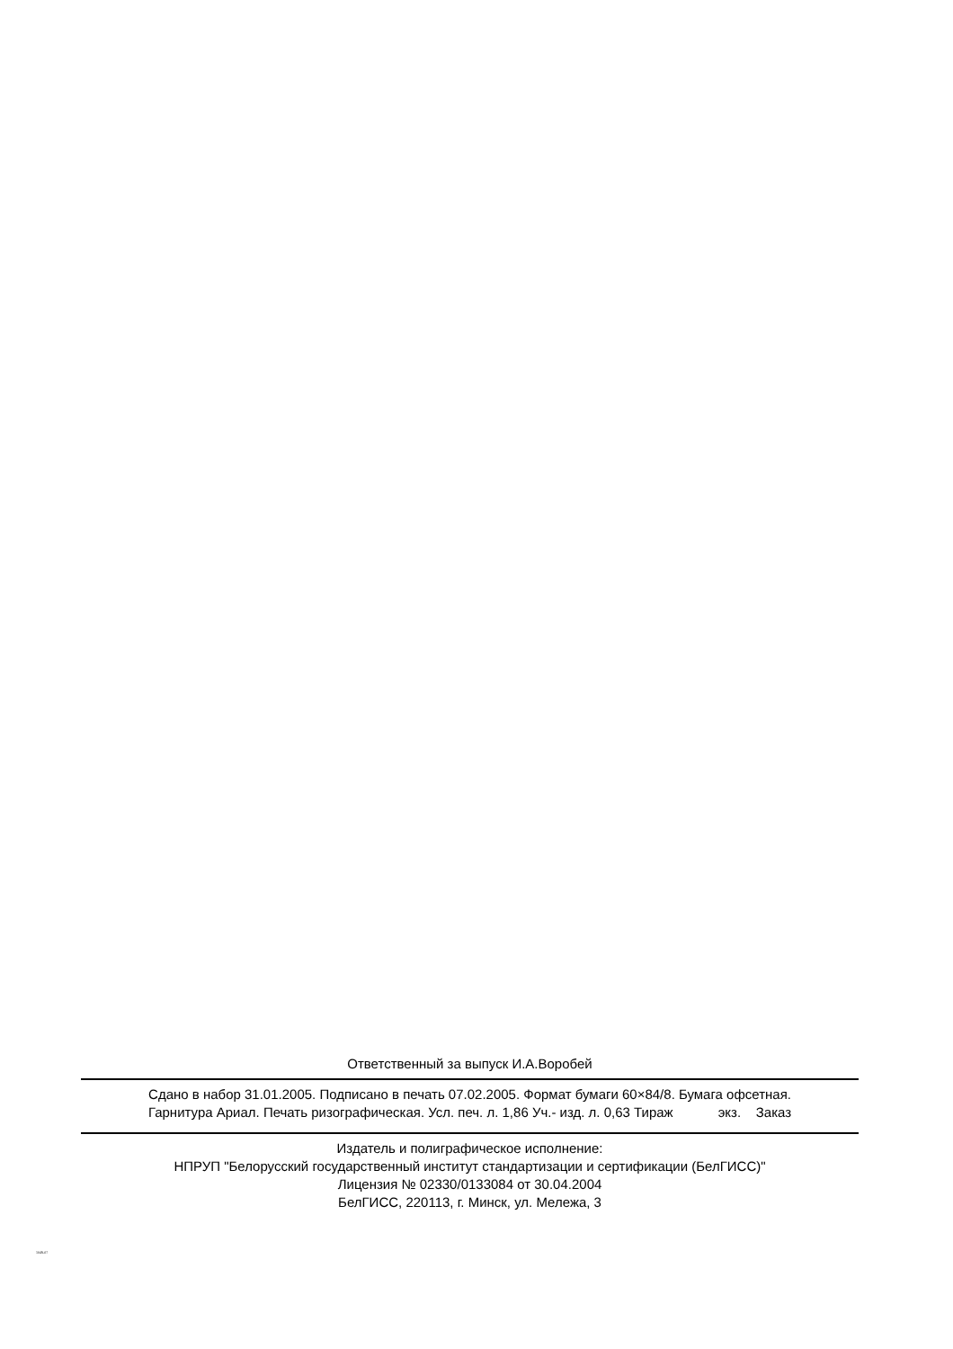Ответственный за выпуск И.А.Воробей
Сдано в набор 31.01.2005. Подписано в печать 07.02.2005. Формат бумаги 60×84/8. Бумага офсетная.
Гарнитура Ариал. Печать ризографическая. Усл. печ. л. 1,86 Уч.- изд. л. 0,63 Тираж экз. Заказ
Издатель и полиграфическое исполнение:
НПРУП "Белорусский государственный институт стандартизации и сертификации (БелГИСС)"
Лицензия № 02330/0133084 от 30.04.2004
БелГИСС, 220113, г. Минск, ул. Мележа, 3
1049-07